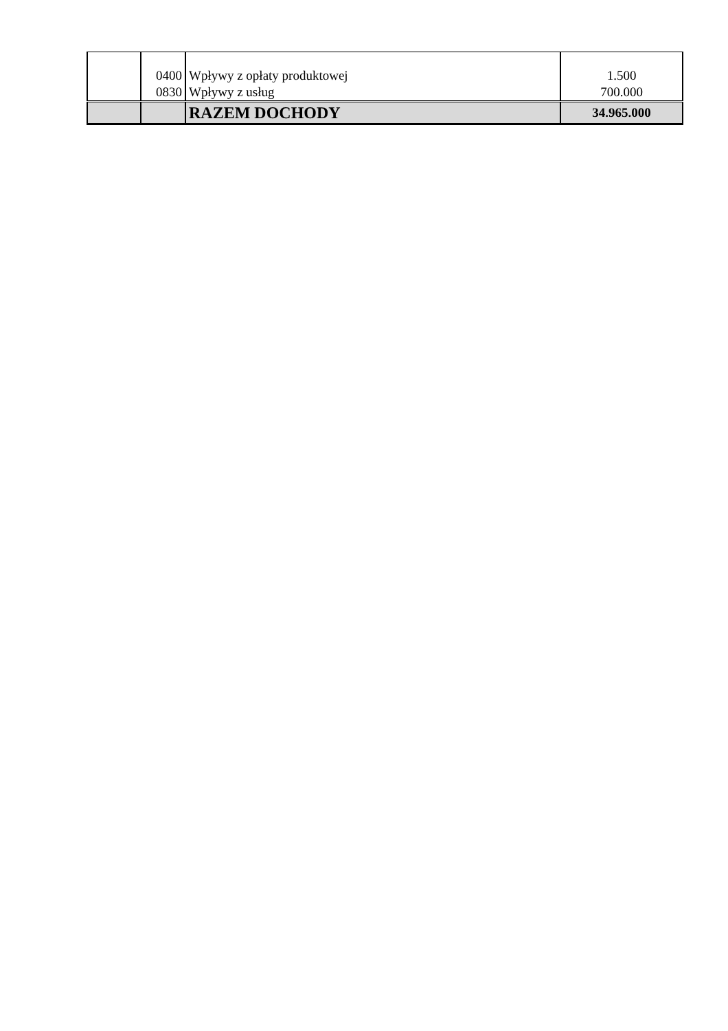| | 0400 0830 | Wpływy z opłaty produktowej Wpływy z usług | 1.500 700.000 |
| | | RAZEM DOCHODY | 34.965.000 |